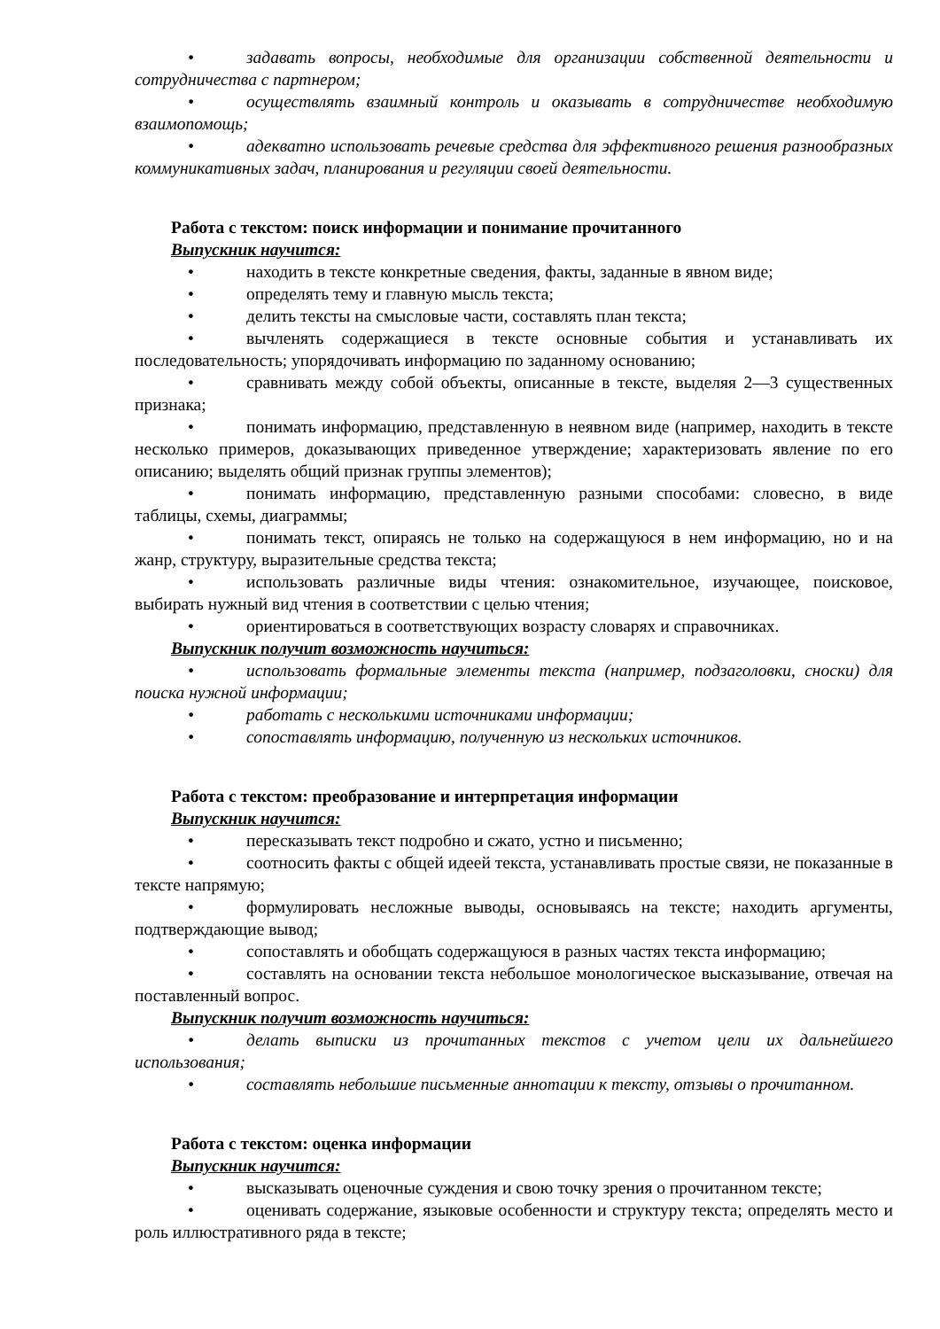• задавать вопросы, необходимые для организации собственной деятельности и сотрудничества с партнером;
• осуществлять взаимный контроль и оказывать в сотрудничестве необходимую взаимопомощь;
• адекватно использовать речевые средства для эффективного решения разнообразных коммуникативных задач, планирования и регуляции своей деятельности.
Работа с текстом: поиск информации и понимание прочитанного
Выпускник научится:
• находить в тексте конкретные сведения, факты, заданные в явном виде;
• определять тему и главную мысль текста;
• делить тексты на смысловые части, составлять план текста;
• вычленять содержащиеся в тексте основные события и устанавливать их последовательность; упорядочивать информацию по заданному основанию;
• сравнивать между собой объекты, описанные в тексте, выделяя 2—3 существенных признака;
• понимать информацию, представленную в неявном виде (например, находить в тексте несколько примеров, доказывающих приведенное утверждение; характеризовать явление по его описанию; выделять общий признак группы элементов);
• понимать информацию, представленную разными способами: словесно, в виде таблицы, схемы, диаграммы;
• понимать текст, опираясь не только на содержащуюся в нем информацию, но и на жанр, структуру, выразительные средства текста;
• использовать различные виды чтения: ознакомительное, изучающее, поисковое, выбирать нужный вид чтения в соответствии с целью чтения;
• ориентироваться в соответствующих возрасту словарях и справочниках.
Выпускник получит возможность научиться:
• использовать формальные элементы текста (например, подзаголовки, сноски) для поиска нужной информации;
• работать с несколькими источниками информации;
• сопоставлять информацию, полученную из нескольких источников.
Работа с текстом: преобразование и интерпретация информации
Выпускник научится:
• пересказывать текст подробно и сжато, устно и письменно;
• соотносить факты с общей идеей текста, устанавливать простые связи, не показанные в тексте напрямую;
• формулировать несложные выводы, основываясь на тексте; находить аргументы, подтверждающие вывод;
• сопоставлять и обобщать содержащуюся в разных частях текста информацию;
• составлять на основании текста небольшое монологическое высказывание, отвечая на поставленный вопрос.
Выпускник получит возможность научиться:
• делать выписки из прочитанных текстов с учетом цели их дальнейшего использования;
• составлять небольшие письменные аннотации к тексту, отзывы о прочитанном.
Работа с текстом: оценка информации
Выпускник научится:
• высказывать оценочные суждения и свою точку зрения о прочитанном тексте;
• оценивать содержание, языковые особенности и структуру текста; определять место и роль иллюстративного ряда в тексте;